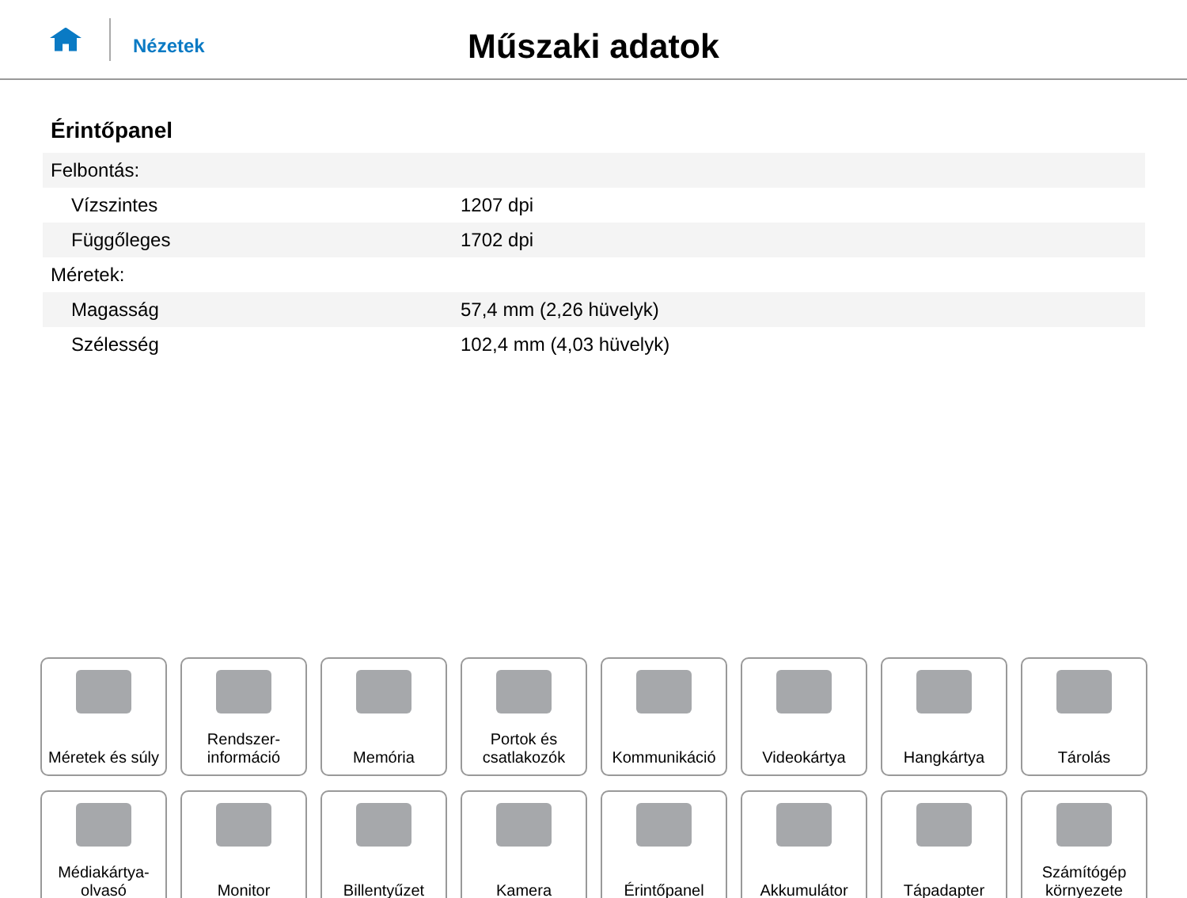Nézetek
Műszaki adatok
Érintőpanel
| Felbontás: | |
| Vízszintes | 1207 dpi |
| Függőleges | 1702 dpi |
| Méretek: | |
| Magasság | 57,4 mm (2,26 hüvelyk) |
| Szélesség | 102,4 mm (4,03 hüvelyk) |
Méretek és súly
Rendszer-
információ
Memória
Portok és
csatlakozók
Kommunikáció
Videokártya
Hangkártya
Tárolás
Médiakártya-
olvasó
Monitor
Billentyűzet
Kamera
Érintőpanel
Akkumulátor
Tápadapter
Számítógép
környezete